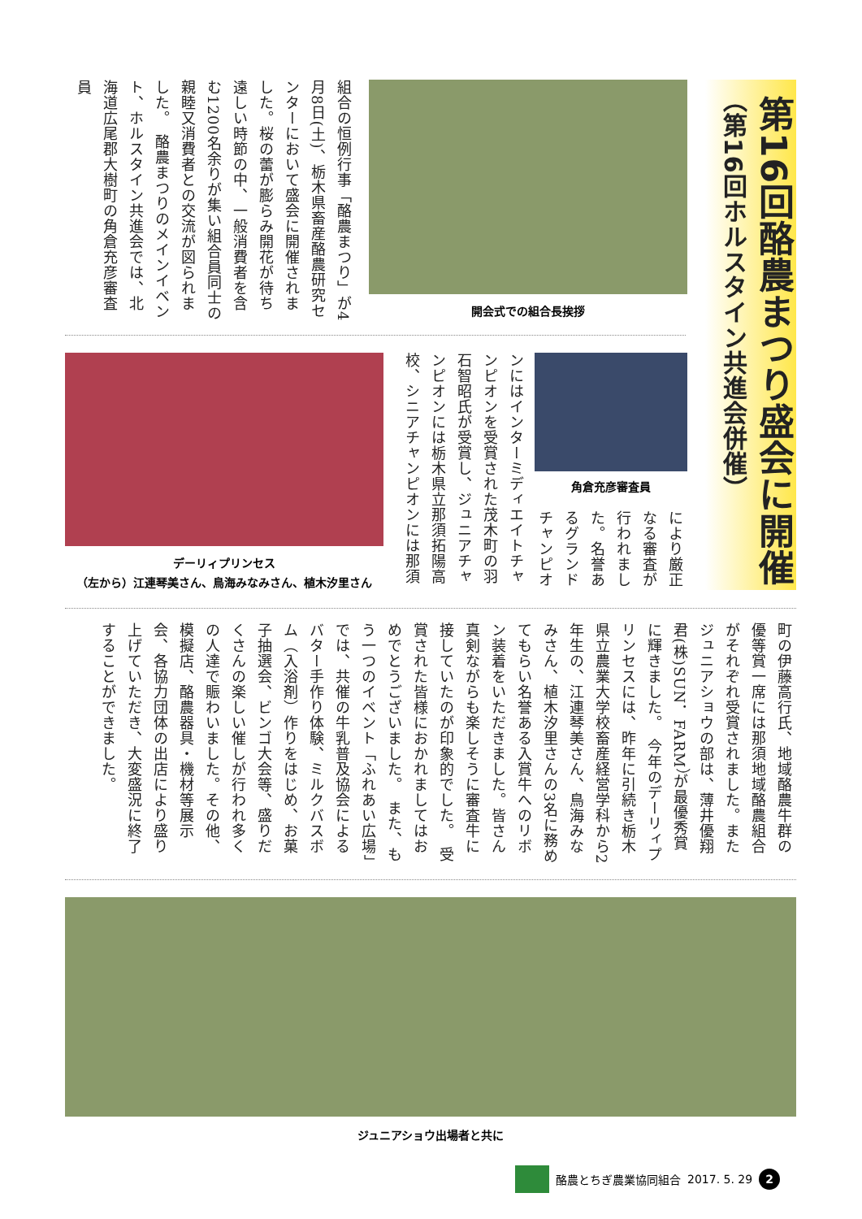第16回酪農まつり盛会に開催
（第16回ホルスタイン共進会併催）
開会式での組合長挨拶
組合の恒例行事「酪農まつり」が4月8日(土)、栃木県畜産酪農研究センターにおいて盛会に開催されました。桜の蕾が膨らみ開花が待ち遠しい時節の中、一般消費者を含む1200名余りが集い組合員同士の親睦又消費者との交流が図られました。　酪農まつりのメインイベント、ホルスタイン共進会では、北海道広尾郡大樹町の角倉充彦審査員
デーリィプリンセス
（左から）江連琴美さん、鳥海みなみさん、植木汐里さん
角倉充彦審査員
により厳正なる審査が行われました。名誉あるグランドチャンピオ
ンにはインターミディエイトチャンピオンを受賞された茂木町の羽石智昭氏が受賞し、ジュニアチャンピオンには栃木県立那須拓陽高校、シニアチャンピオンには那須
町の伊藤高行氏、地域酪農牛群の優等賞一席には那須地域酪農組合がそれぞれ受賞されました。またジュニアショウの部は、薄井優翔君(株)SUN．FARM）が最優秀賞に輝きました。　今年のデーリィプリンセスには、昨年に引続き栃木県立農業大学校畜産経営学科から2年生の、江連琴美さん、鳥海みなみさん、植木汐里さんの3名に務めてもらい名誉ある入賞牛へのリボン装着をいただきました。皆さん真剣ながらも楽しそうに審査牛に接していたのが印象的でした。　受賞された皆様におかれましてはおめでとうございました。　また、もう一つのイベント「ふれあい広場」では、共催の牛乳普及協会によるバター手作り体験、ミルクバスボム（入浴剤）作りをはじめ、お菓子抽選会、ビンゴ大会等、盛りだくさんの楽しい催しが行われ多くの人達で賑わいました。その他、模擬店、酪農器具・機材等展示会、各協力団体の出店により盛り上げていただき、大変盛況に終了することができました。
ジュニアショウ出場者と共に
酪農とちぎ農業協同組合 2017. 5. 29 2